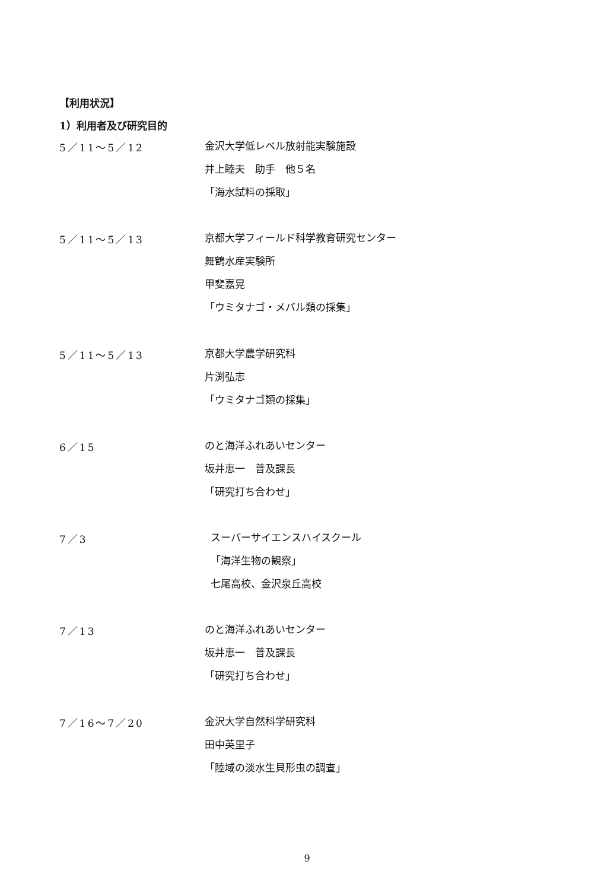【利用状況】
1）利用者及び研究目的
5／11～5／12
金沢大学低レベル放射能実験施設
井上睦夫　助手　他５名
「海水試料の採取」
5／11～5／13
京都大学フィールド科学教育研究センター
舞鶴水産実験所
甲斐嘉晃
「ウミタナゴ・メバル類の採集」
5／11～5／13
京都大学農学研究科
片渕弘志
「ウミタナゴ類の採集」
6／15
のと海洋ふれあいセンター
坂井恵一　普及課長
「研究打ち合わせ」
7／3
スーパーサイエンスハイスクール
「海洋生物の観察」
七尾高校、金沢泉丘高校
7／13
のと海洋ふれあいセンター
坂井恵一　普及課長
「研究打ち合わせ」
7／16～7／20
金沢大学自然科学研究科
田中英里子
「陸域の淡水生貝形虫の調査」
9